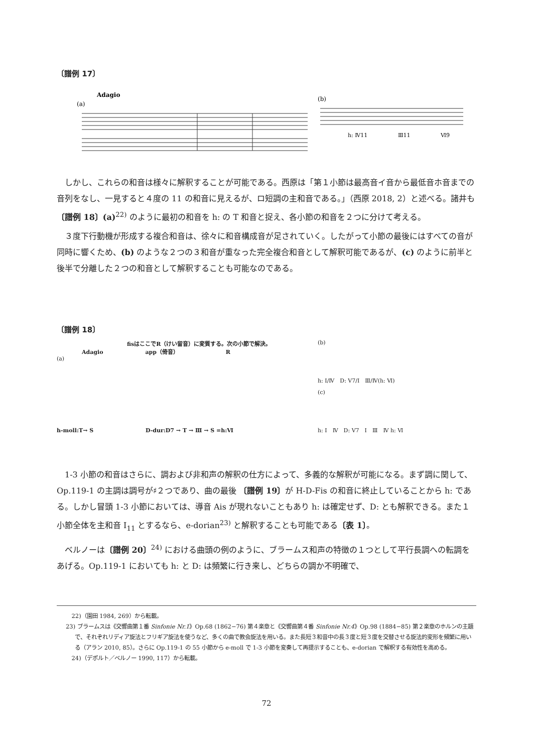〔譜例 17〕
Adagio
(a)
(b)
h: Ⅳ11
Ⅲ11
Ⅵ9
しかし、これらの和音は様々に解釈することが可能である。西原は「第１小節は最高音イ音から最低音ホ音までの音列をなし、一見すると４度の 11 の和音に見えるが、ロ短調の主和音である。」（西原 2018, 2）と述べる。諸井も 〔譜例 18〕(a)<sup>22)</sup> のように最初の和音を h: の T 和音と捉え、各小節の和音を２つに分けて考える。
３度下行動機が形成する複合和音は、徐々に和音構成音が足されていく。したがって小節の最後にはすべての音が同時に響くため、(b) のような２つの３和音が重なった完全複合和音として解釈可能であるが、(c) のように前半と後半で分離した２つの和音として解釈することも可能なのである。
〔譜例 18〕
fisはここでR（けい留音）に変質する。次の小節で解決。
Adagio app（倚音） R
(a)
h-moll:T→ S D-dur:D7 → T → Ⅲ → S =h:Ⅵ
(b)
h: Ⅰ/Ⅳ　D: Ⅴ7/Ⅰ　Ⅲ/Ⅳ(h: Ⅵ)
(c)
h: Ⅰ　Ⅳ　D: Ⅴ7　Ⅰ　Ⅲ　Ⅳ h: Ⅵ
1-3 小節の和音はさらに、調および非和声の解釈の仕方によって、多義的な解釈が可能になる。まず調に関して、Op.119-1 の主調は調号が♯２つであり、曲の最後 〔譜例 19〕が H-D-Fis の和音に終止していることから h: である。しかし冒頭 1-3 小節においては、導音 Ais が現れないこともあり h: は確定せず、D: とも解釈できる。また１小節全体を主和音 I<sub>11</sub> とするなら、e-dorian<sup>23)</sup> と解釈することも可能である〔表 1〕。
ベルノーは〔譜例 20〕<sup>24)</sup> における曲頭の例のように、ブラームス和声の特徴の１つとして平行長調への転調をあげる。Op.119-1 においても h: と D: は頻繁に行き来し、どちらの調か不明確で、
22)（園田 1984, 269）から転載。
23) ブラームスは《交響曲第１番 Sinfonie Nr.1》Op.68 (1862−76) 第４楽章と《交響曲第４番 Sinfonie Nr.4》Op.98 (1884−85) 第２楽章のホルンの主題で、それぞれリディア旋法とフリギア旋法を使うなど、多くの曲で教会旋法を用いる。また長短３和音中の長３度と短３度を交替させる旋法的変形を頻繁に用いる（アラン 2010, 85）。さらに Op.119-1 の 55 小節から e-moll で 1-3 小節を変奏して再提示することも、e-dorian で解釈する有効性を高める。
24)（デポルト／ベルノー 1990, 117）から転載。
72